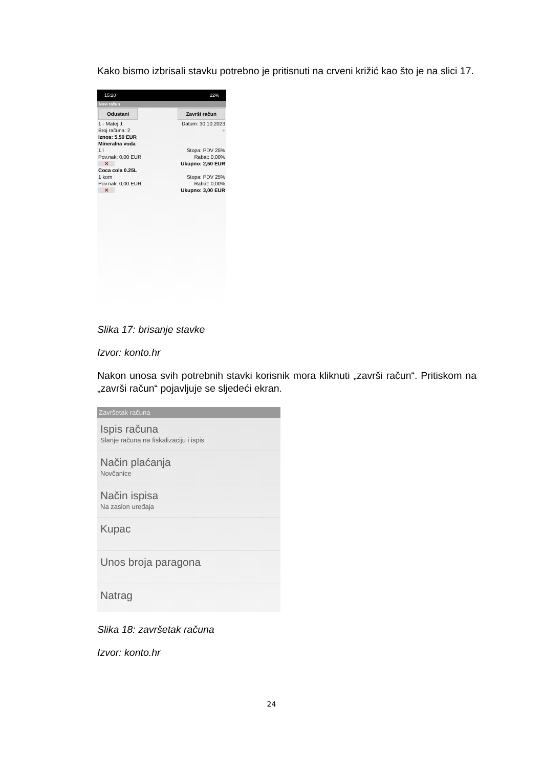Kako bismo izbrisali stavku potrebno je pritisnuti na crveni križić kao što je na slici 17.
15:20 22%
Novi račun
Odustani Završi račun
1 - Matej J. Datum: 30.10.2023
Broj računa: 2 +
Iznos: 5,50 EUR
Mineralna voda
1 l Stopa: PDV 25%
Pov.nak: 0,00 EUR Rabat: 0,00%
✕ Ukupno: 2,50 EUR
Coca cola 0.25L
1 kom Stopa: PDV 25%
Pov.nak: 0,00 EUR Rabat: 0,00%
✕ Ukupno: 3,00 EUR
Slika 17: brisanje stavke
Izvor: konto.hr
Nakon unosa svih potrebnih stavki korisnik mora kliknuti „završi račun“. Pritiskom na „završi račun“ pojavljuje se sljedeći ekran.
Završetak računa
Ispis računa
Slanje računa na fiskalizaciju i ispis
Način plaćanja
Novčanice
Način ispisa
Na zaslon uređaja
Kupac
Unos broja paragona
Natrag
Slika 18: završetak računa
Izvor: konto.hr
24